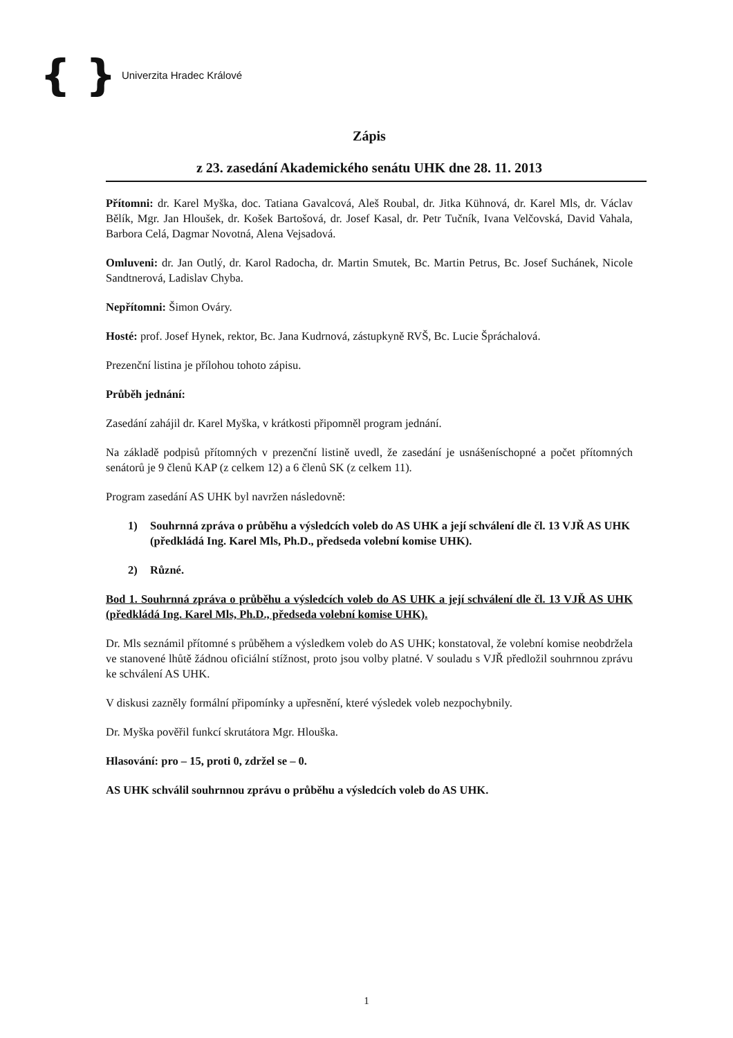{ } Univerzita Hradec Králové
Zápis
z 23. zasedání Akademického senátu UHK dne 28. 11. 2013
Přítomni: dr. Karel Myška, doc. Tatiana Gavalcová, Aleš Roubal, dr. Jitka Kühnová, dr. Karel Mls, dr. Václav Bělík, Mgr. Jan Hloušek, dr. Košek Bartošová, dr. Josef Kasal, dr. Petr Tučník, Ivana Velčovská, David Vahala, Barbora Celá, Dagmar Novotná, Alena Vejsadová.
Omluveni: dr. Jan Outlý, dr. Karol Radocha, dr. Martin Smutek, Bc. Martin Petrus, Bc. Josef Suchánek, Nicole Sandtnerová, Ladislav Chyba.
Nepřítomni: Šimon Ováry.
Hosté: prof. Josef Hynek, rektor, Bc. Jana Kudrnová, zástupkyně RVŠ, Bc. Lucie Špráchalová.
Prezenční listina je přílohou tohoto zápisu.
Průběh jednání:
Zasedání zahájil dr. Karel Myška, v krátkosti připomněl program jednání.
Na základě podpisů přítomných v prezenční listině uvedl, že zasedání je usnášeníschopné a počet přítomných senátorů je 9 členů KAP (z celkem 12) a 6 členů SK (z celkem 11).
Program zasedání AS UHK byl navržen následovně:
1) Souhrnná zpráva o průběhu a výsledcích voleb do AS UHK a její schválení dle čl. 13 VJŘ AS UHK (předkládá Ing. Karel Mls, Ph.D., předseda volební komise UHK).
2) Různé.
Bod 1. Souhrnná zpráva o průběhu a výsledcích voleb do AS UHK a její schválení dle čl. 13 VJŘ AS UHK (předkládá Ing. Karel Mls, Ph.D., předseda volební komise UHK).
Dr. Mls seznámil přítomné s průběhem a výsledkem voleb do AS UHK; konstatoval, že volební komise neobdržela ve stanovené lhůtě žádnou oficiální stížnost, proto jsou volby platné. V souladu s VJŘ předložil souhrnnou zprávu ke schválení AS UHK.
V diskusi zazněly formální připomínky a upřesnění, které výsledek voleb nezpochybnily.
Dr. Myška pověřil funkcí skrutátora Mgr. Hlouška.
Hlasování: pro – 15, proti 0, zdržel se – 0.
AS UHK schválil souhrnnou zprávu o průběhu a výsledcích voleb do AS UHK.
1